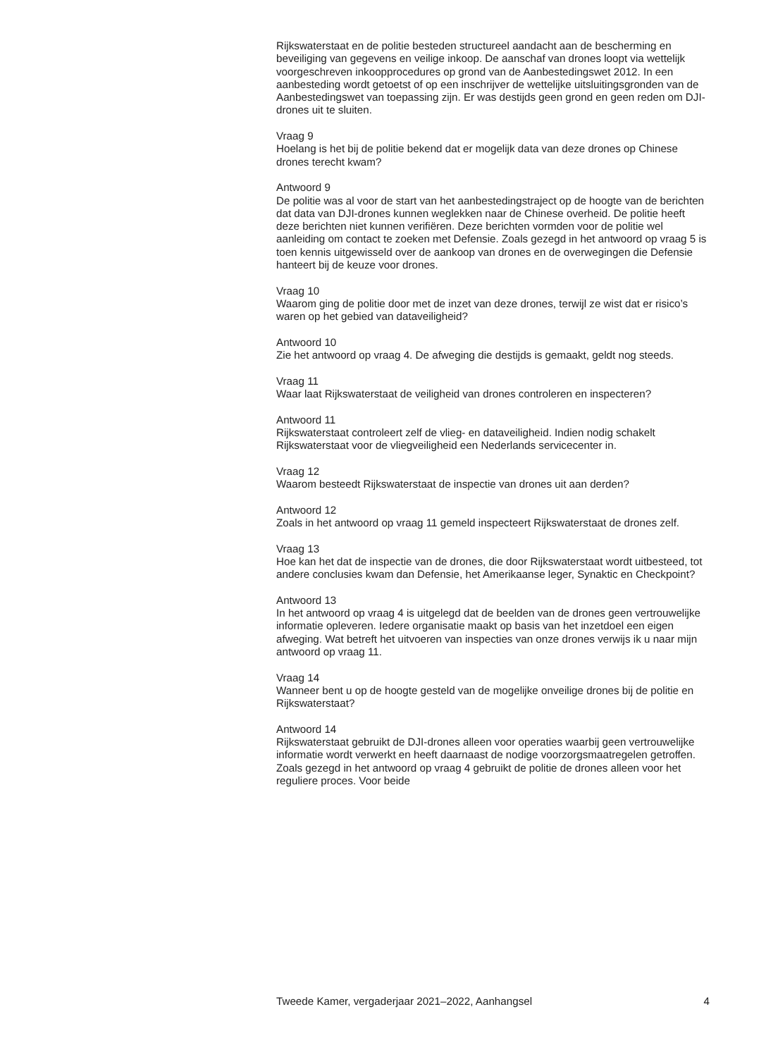Rijkswaterstaat en de politie besteden structureel aandacht aan de bescherming en beveiliging van gegevens en veilige inkoop. De aanschaf van drones loopt via wettelijk voorgeschreven inkoopprocedures op grond van de Aanbestedingswet 2012. In een aanbesteding wordt getoetst of op een inschrijver de wettelijke uitsluitingsgronden van de Aanbestedingswet van toepassing zijn. Er was destijds geen grond en geen reden om DJI-drones uit te sluiten.
Vraag 9
Hoelang is het bij de politie bekend dat er mogelijk data van deze drones op Chinese drones terecht kwam?
Antwoord 9
De politie was al voor de start van het aanbestedingstraject op de hoogte van de berichten dat data van DJI-drones kunnen weglekken naar de Chinese overheid. De politie heeft deze berichten niet kunnen verifiëren. Deze berichten vormden voor de politie wel aanleiding om contact te zoeken met Defensie. Zoals gezegd in het antwoord op vraag 5 is toen kennis uitgewisseld over de aankoop van drones en de overwegingen die Defensie hanteert bij de keuze voor drones.
Vraag 10
Waarom ging de politie door met de inzet van deze drones, terwijl ze wist dat er risico’s waren op het gebied van dataveiligheid?
Antwoord 10
Zie het antwoord op vraag 4. De afweging die destijds is gemaakt, geldt nog steeds.
Vraag 11
Waar laat Rijkswaterstaat de veiligheid van drones controleren en inspecteren?
Antwoord 11
Rijkswaterstaat controleert zelf de vlieg- en dataveiligheid. Indien nodig schakelt Rijkswaterstaat voor de vliegveiligheid een Nederlands servicecenter in.
Vraag 12
Waarom besteedt Rijkswaterstaat de inspectie van drones uit aan derden?
Antwoord 12
Zoals in het antwoord op vraag 11 gemeld inspecteert Rijkswaterstaat de drones zelf.
Vraag 13
Hoe kan het dat de inspectie van de drones, die door Rijkswaterstaat wordt uitbesteed, tot andere conclusies kwam dan Defensie, het Amerikaanse leger, Synaktic en Checkpoint?
Antwoord 13
In het antwoord op vraag 4 is uitgelegd dat de beelden van de drones geen vertrouwelijke informatie opleveren. Iedere organisatie maakt op basis van het inzetdoel een eigen afweging. Wat betreft het uitvoeren van inspecties van onze drones verwijs ik u naar mijn antwoord op vraag 11.
Vraag 14
Wanneer bent u op de hoogte gesteld van de mogelijke onveilige drones bij de politie en Rijkswaterstaat?
Antwoord 14
Rijkswaterstaat gebruikt de DJI-drones alleen voor operaties waarbij geen vertrouwelijke informatie wordt verwerkt en heeft daarnaast de nodige voorzorgsmaatregelen getroffen. Zoals gezegd in het antwoord op vraag 4 gebruikt de politie de drones alleen voor het reguliere proces. Voor beide
Tweede Kamer, vergaderjaar 2021–2022, Aanhangsel 4